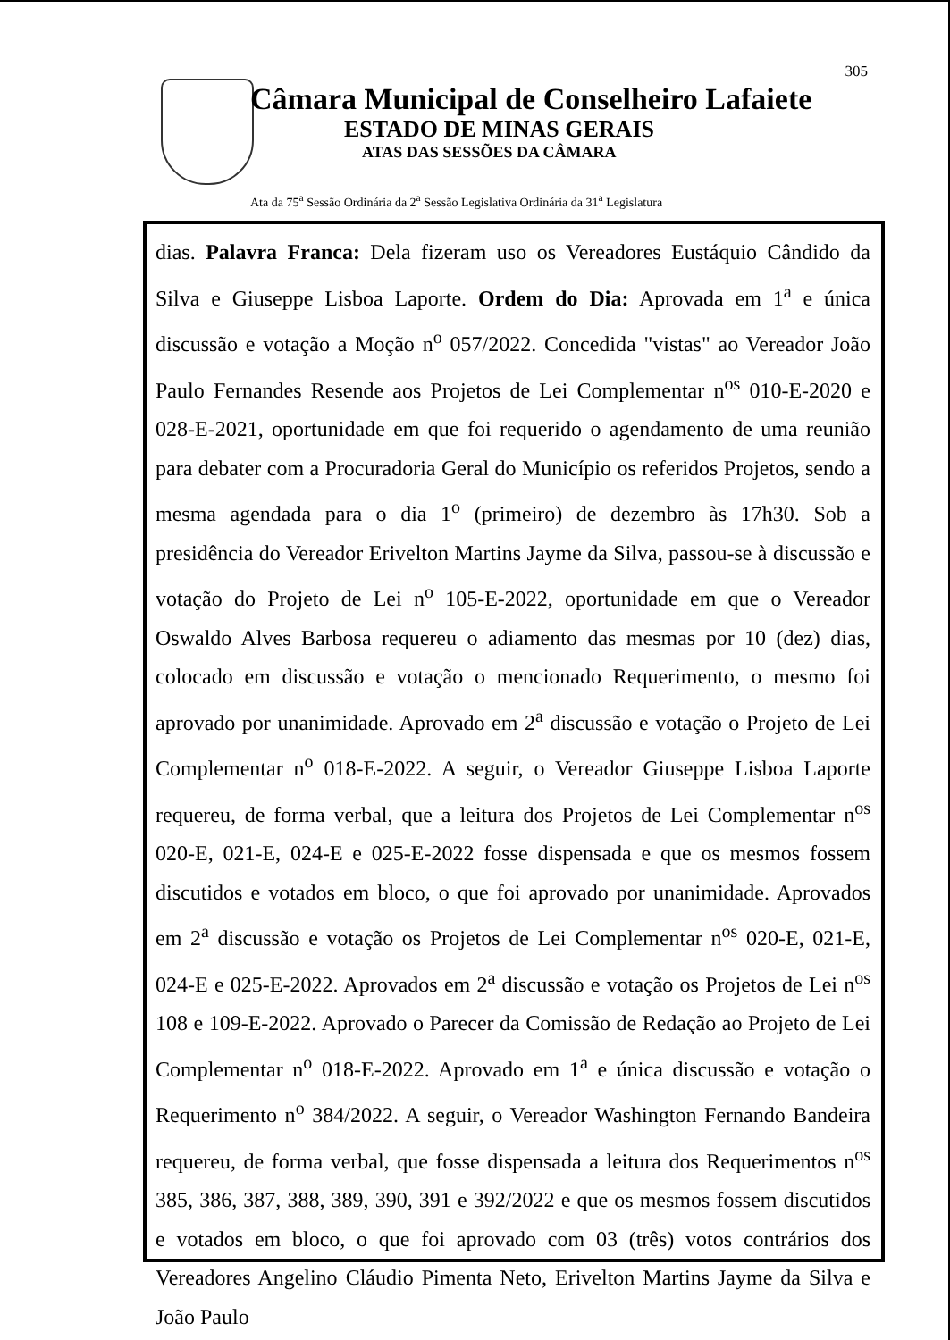305
Câmara Municipal de Conselheiro Lafaiete
ESTADO DE MINAS GERAIS
ATAS DAS SESSÕES DA CÂMARA
Ata da 75<sup>a</sup> Sessão Ordinária da 2<sup>a</sup> Sessão Legislativa Ordinária da 31<sup>a</sup> Legislatura
dias. Palavra Franca: Dela fizeram uso os Vereadores Eustáquio Cândido da Silva e Giuseppe Lisboa Laporte. Ordem do Dia: Aprovada em 1<sup>a</sup> e única discussão e votação a Moção n<sup>o</sup> 057/2022. Concedida "vistas" ao Vereador João Paulo Fernandes Resende aos Projetos de Lei Complementar n<sup>os</sup> 010-E-2020 e 028-E-2021, oportunidade em que foi requerido o agendamento de uma reunião para debater com a Procuradoria Geral do Município os referidos Projetos, sendo a mesma agendada para o dia 1<sup>o</sup> (primeiro) de dezembro às 17h30. Sob a presidência do Vereador Erivelton Martins Jayme da Silva, passou-se à discussão e votação do Projeto de Lei n<sup>o</sup> 105-E-2022, oportunidade em que o Vereador Oswaldo Alves Barbosa requereu o adiamento das mesmas por 10 (dez) dias, colocado em discussão e votação o mencionado Requerimento, o mesmo foi aprovado por unanimidade. Aprovado em 2<sup>a</sup> discussão e votação o Projeto de Lei Complementar n<sup>o</sup> 018-E-2022. A seguir, o Vereador Giuseppe Lisboa Laporte requereu, de forma verbal, que a leitura dos Projetos de Lei Complementar n<sup>os</sup> 020-E, 021-E, 024-E e 025-E-2022 fosse dispensada e que os mesmos fossem discutidos e votados em bloco, o que foi aprovado por unanimidade. Aprovados em 2<sup>a</sup> discussão e votação os Projetos de Lei Complementar n<sup>os</sup> 020-E, 021-E, 024-E e 025-E-2022. Aprovados em 2<sup>a</sup> discussão e votação os Projetos de Lei n<sup>os</sup> 108 e 109-E-2022. Aprovado o Parecer da Comissão de Redação ao Projeto de Lei Complementar n<sup>o</sup> 018-E-2022. Aprovado em 1<sup>a</sup> e única discussão e votação o Requerimento n<sup>o</sup> 384/2022. A seguir, o Vereador Washington Fernando Bandeira requereu, de forma verbal, que fosse dispensada a leitura dos Requerimentos n<sup>os</sup> 385, 386, 387, 388, 389, 390, 391 e 392/2022 e que os mesmos fossem discutidos e votados em bloco, o que foi aprovado com 03 (três) votos contrários dos Vereadores Angelino Cláudio Pimenta Neto, Erivelton Martins Jayme da Silva e João Paulo